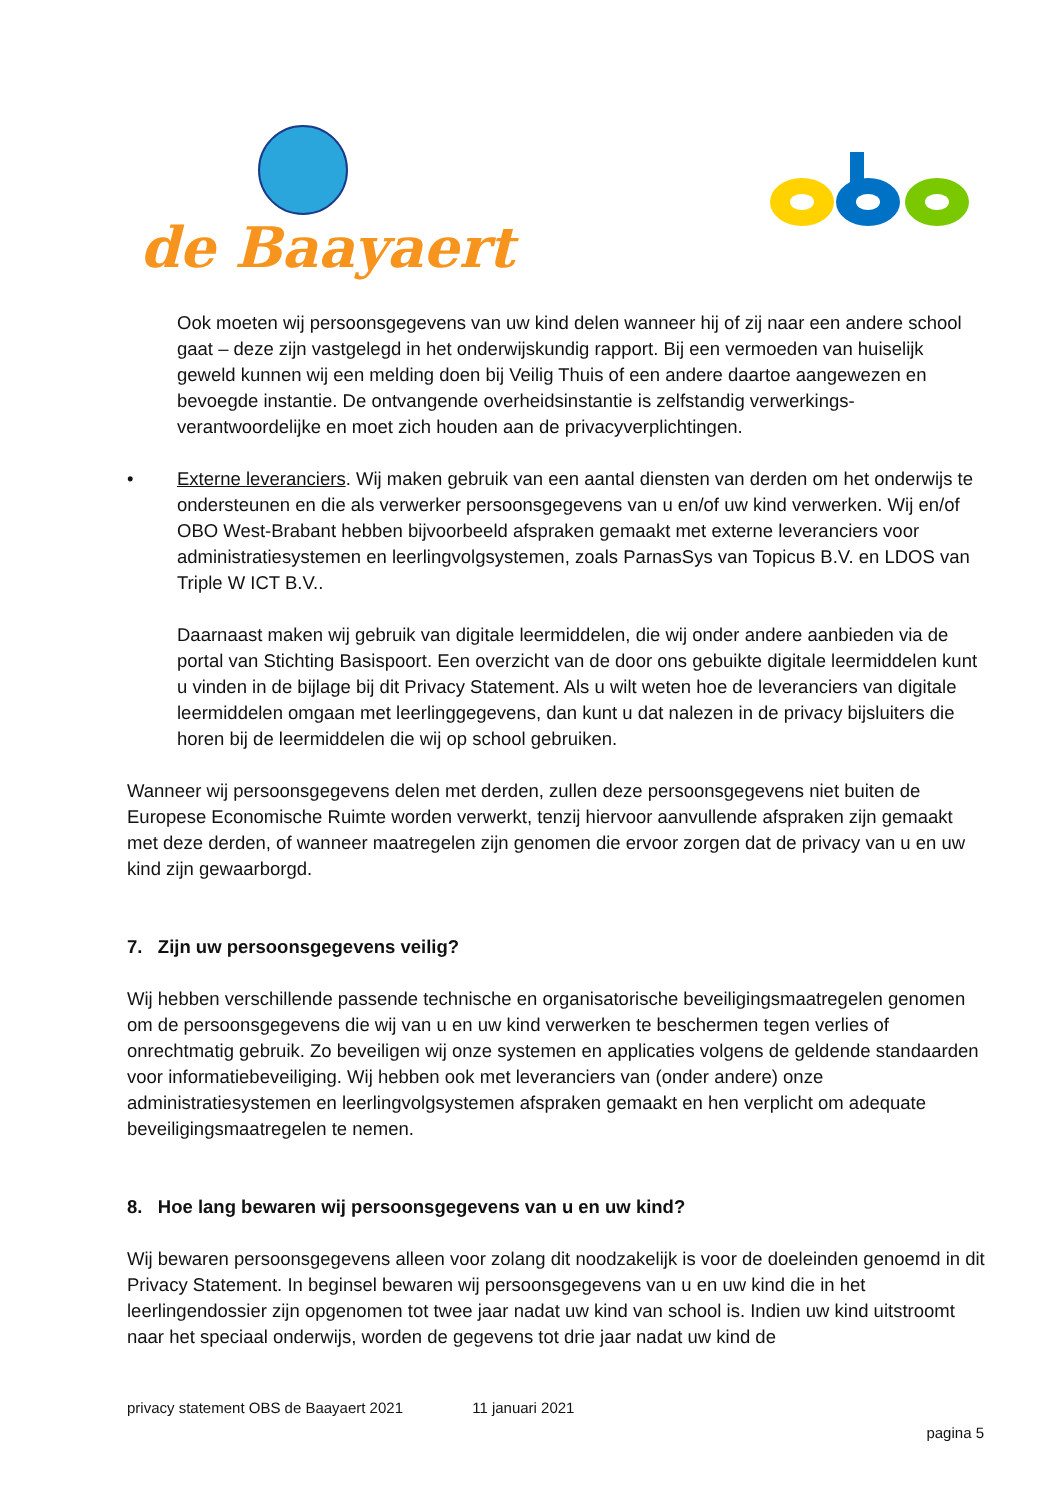de Baayaert
Ook moeten wij persoonsgegevens van uw kind delen wanneer hij of zij naar een andere school gaat – deze zijn vastgelegd in het onderwijskundig rapport. Bij een vermoeden van huiselijk geweld kunnen wij een melding doen bij Veilig Thuis of een andere daartoe aangewezen en bevoegde instantie. De ontvangende overheidsinstantie is zelfstandig verwerkings-verantwoordelijke en moet zich houden aan de privacyverplichtingen.
• Externe leveranciers. Wij maken gebruik van een aantal diensten van derden om het onderwijs te ondersteunen en die als verwerker persoonsgegevens van u en/of uw kind verwerken. Wij en/of OBO West-Brabant hebben bijvoorbeeld afspraken gemaakt met externe leveranciers voor administratiesystemen en leerlingvolgsystemen, zoals ParnasSys van Topicus B.V. en LDOS van Triple W ICT B.V..
Daarnaast maken wij gebruik van digitale leermiddelen, die wij onder andere aanbieden via de portal van Stichting Basispoort. Een overzicht van de door ons gebuikte digitale leermiddelen kunt u vinden in de bijlage bij dit Privacy Statement. Als u wilt weten hoe de leveranciers van digitale leermiddelen omgaan met leerlinggegevens, dan kunt u dat nalezen in de privacy bijsluiters die horen bij de leermiddelen die wij op school gebruiken.
Wanneer wij persoonsgegevens delen met derden, zullen deze persoonsgegevens niet buiten de Europese Economische Ruimte worden verwerkt, tenzij hiervoor aanvullende afspraken zijn gemaakt met deze derden, of wanneer maatregelen zijn genomen die ervoor zorgen dat de privacy van u en uw kind zijn gewaarborgd.
7. Zijn uw persoonsgegevens veilig?
Wij hebben verschillende passende technische en organisatorische beveiligingsmaatregelen genomen om de persoonsgegevens die wij van u en uw kind verwerken te beschermen tegen verlies of onrechtmatig gebruik. Zo beveiligen wij onze systemen en applicaties volgens de geldende standaarden voor informatiebeveiliging. Wij hebben ook met leveranciers van (onder andere) onze administratiesystemen en leerlingvolgsystemen afspraken gemaakt en hen verplicht om adequate beveiligingsmaatregelen te nemen.
8. Hoe lang bewaren wij persoonsgegevens van u en uw kind?
Wij bewaren persoonsgegevens alleen voor zolang dit noodzakelijk is voor de doeleinden genoemd in dit Privacy Statement. In beginsel bewaren wij persoonsgegevens van u en uw kind die in het leerlingendossier zijn opgenomen tot twee jaar nadat uw kind van school is. Indien uw kind uitstroomt naar het speciaal onderwijs, worden de gegevens tot drie jaar nadat uw kind de
privacy statement OBS de Baayaert 2021 11 januari 2021
pagina 5